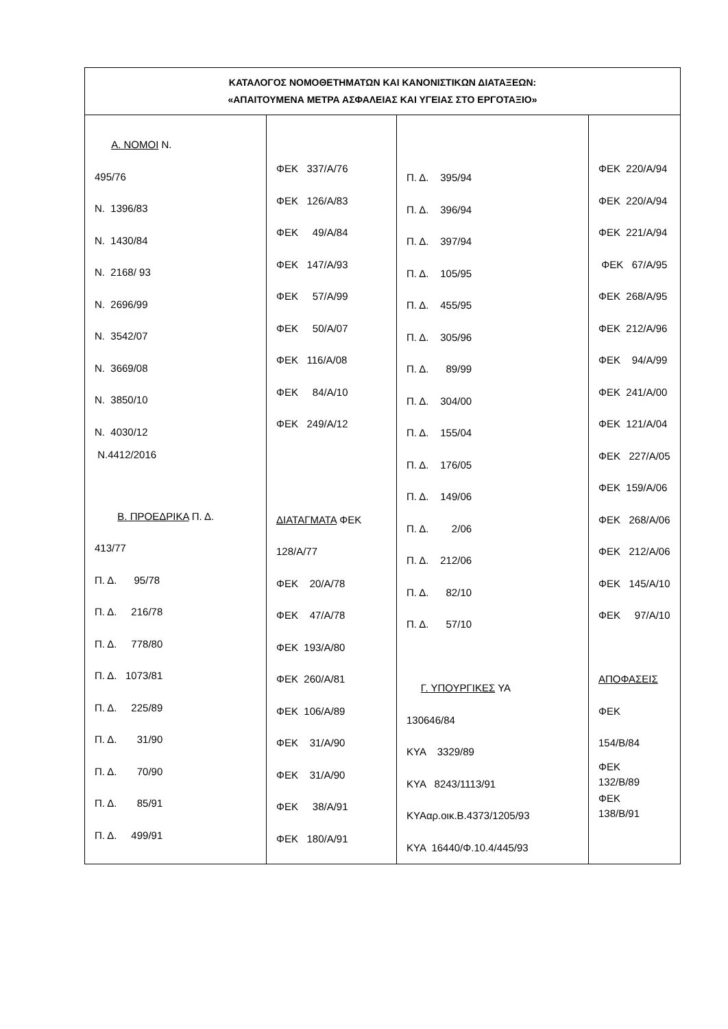| ΚΑΤΑΛΟΓΟΣ ΝΟΜΟΘΕΤΗΜΑΤΩΝ ΚΑΙ ΚΑΝΟΝΙΣΤΙΚΩΝ ΔΙΑΤΑΞΕΩΝ: «ΑΠΑΙΤΟΥΜΕΝΑ ΜΕΤΡΑ ΑΣΦΑΛΕΙΑΣ ΚΑΙ ΥΓΕΙΑΣ ΣΤΟ ΕΡΓΟΤΑΞΙΟ» | | | |
| --- | --- | --- | --- |
| Α. ΝΟΜΟΙ Ν. 495/76 Ν. 1396/83 Ν. 1430/84 Ν. 2168/ 93 Ν. 2696/99 Ν. 3542/07 Ν. 3669/08 Ν. 3850/10 Ν. 4030/12 Ν.4412/2016 Β. ΠΡΟΕΔΡΙΚΑ Π. Δ. 413/77 Π. Δ. 95/78 Π. Δ. 216/78 Π. Δ. 778/80 Π. Δ. 1073/81 Π. Δ. 225/89 Π. Δ. 31/90 Π. Δ. 70/90 Π. Δ. 85/91 Π. Δ. 499/91 | ΦΕΚ 337/Α/76 ΦΕΚ 126/Α/83 ΦΕΚ 49/Α/84 ΦΕΚ 147/Α/93 ΦΕΚ 57/Α/99 ΦΕΚ 50/Α/07 ΦΕΚ 116/Α/08 ΦΕΚ 84/Α/10 ΦΕΚ 249/Α/12 ΔΙΑΤΑΓΜΑΤΑ ΦΕΚ 128/Α/77 ΦΕΚ 20/Α/78 ΦΕΚ 47/Α/78 ΦΕΚ 193/Α/80 ΦΕΚ 260/Α/81 ΦΕΚ 106/Α/89 ΦΕΚ 31/Α/90 ΦΕΚ 31/Α/90 ΦΕΚ 38/Α/91 ΦΕΚ 180/Α/91 | Π. Δ. 395/94 Π. Δ. 396/94 Π. Δ. 397/94 Π. Δ. 105/95 Π. Δ. 455/95 Π. Δ. 305/96 Π. Δ. 89/99 Π. Δ. 304/00 Π. Δ. 155/04 Π. Δ. 176/05 Π. Δ. 149/06 Π. Δ. 2/06 Π. Δ. 212/06 Π. Δ. 82/10 Π. Δ. 57/10 Γ. ΥΠΟΥΡΓΙΚΕΣ ΥΑ 130646/84 ΚΥΑ 3329/89 ΚΥΑ 8243/1113/91 ΚΥΑαρ.οικ.Β.4373/1205/93 ΚΥΑ 16440/Φ.10.4/445/93 | ΦΕΚ 220/Α/94 ΦΕΚ 220/Α/94 ΦΕΚ 221/Α/94 ΦΕΚ 67/Α/95 ΦΕΚ 268/Α/95 ΦΕΚ 212/Α/96 ΦΕΚ 94/Α/99 ΦΕΚ 241/Α/00 ΦΕΚ 121/Α/04 ΦΕΚ 227/Α/05 ΦΕΚ 159/Α/06 ΦΕΚ 268/Α/06 ΦΕΚ 212/Α/06 ΦΕΚ 145/Α/10 ΦΕΚ 97/Α/10 ΑΠΟΦΑΣΕΙΣ ΦΕΚ 154/Β/84 ΦΕΚ 132/Β/89 ΦΕΚ 138/Β/91 |